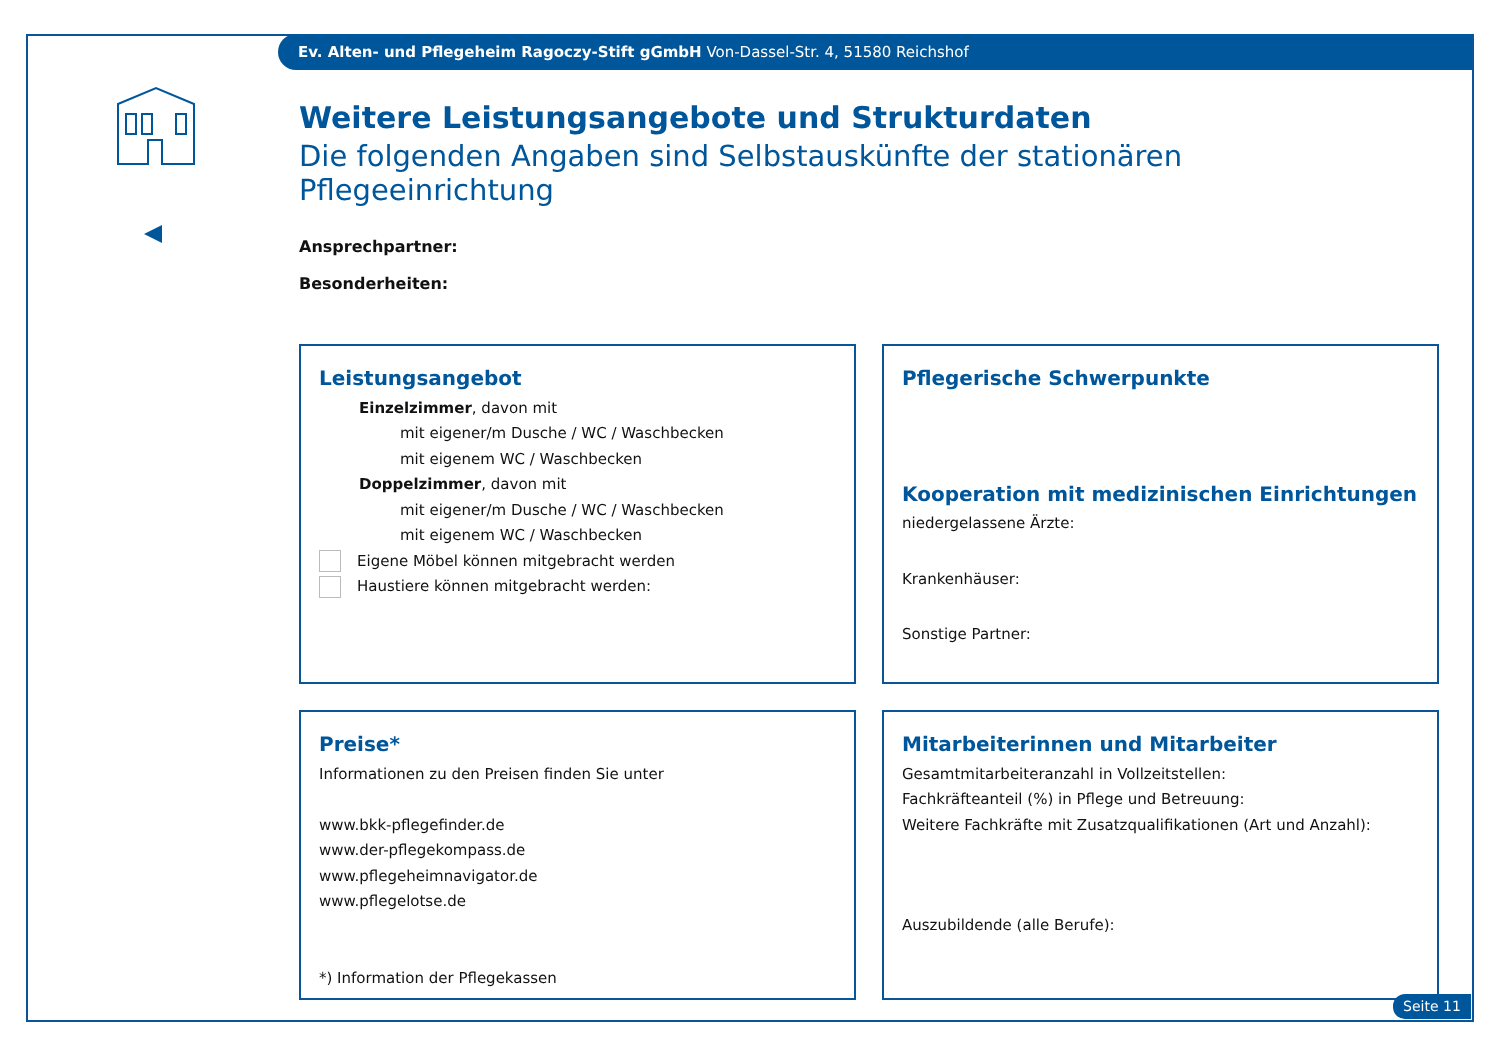Ev. Alten- und Pflegeheim Ragoczy-Stift gGmbH Von-Dassel-Str. 4, 51580 Reichshof
Weitere Leistungsangebote und Strukturdaten
Die folgenden Angaben sind Selbstauskünfte der stationären Pflegeeinrichtung
Ansprechpartner:
Besonderheiten:
Leistungsangebot
Einzelzimmer, davon mit
mit eigener/m Dusche / WC / Waschbecken
mit eigenem WC / Waschbecken
Doppelzimmer, davon mit
mit eigener/m Dusche / WC / Waschbecken
mit eigenem WC / Waschbecken
Eigene Möbel können mitgebracht werden
Haustiere können mitgebracht werden:
Pflegerische Schwerpunkte
Kooperation mit medizinischen Einrichtungen
niedergelassene Ärzte:
Krankenhäuser:
Sonstige Partner:
Preise*
Informationen zu den Preisen finden Sie unter
www.bkk-pflegefinder.de
www.der-pflegekompass.de
www.pflegeheimnavigator.de
www.pflegelotse.de
*) Information der Pflegekassen
Mitarbeiterinnen und Mitarbeiter
Gesamtmitarbeiteranzahl in Vollzeitstellen:
Fachkräfteanteil (%) in Pflege und Betreuung:
Weitere Fachkräfte mit Zusatzqualifikationen (Art und Anzahl):
Auszubildende (alle Berufe):
Seite 11